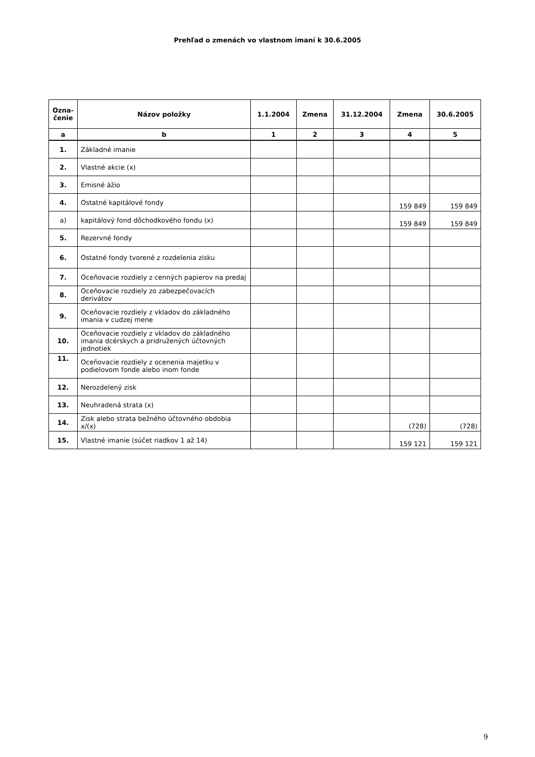Prehľad o zmenách vo vlastnom imaní k 30.6.2005
| Ozna- čenie | Názov položky | 1.1.2004 | Zmena | 31.12.2004 | Zmena | 30.6.2005 |
| --- | --- | --- | --- | --- | --- | --- |
| a | b | 1 | 2 | 3 | 4 | 5 |
| 1. | Základné imanie | | | | | |
| 2. | Vlastné akcie (x) | | | | | |
| 3. | Emisné ážio | | | | | |
| 4. | Ostatné kapitálové fondy | | | | 159 849 | 159 849 |
| a) | kapitálový fond dôchodkového fondu (x) | | | | 159 849 | 159 849 |
| 5. | Rezervné fondy | | | | | |
| 6. | Ostatné fondy tvorené z rozdelenia zisku | | | | | |
| 7. | Oceňovacie rozdiely z cenných papierov na predaj | | | | | |
| 8. | Oceňovacie rozdiely zo zabezpečovacích derivátov | | | | | |
| 9. | Oceňovacie rozdiely z vkladov do základného imania v cudzej mene | | | | | |
| 10. | Oceňovacie rozdiely z vkladov do základného imania dcérskych a pridružených účtovných jednotiek | | | | | |
| 11. | Oceňovacie rozdiely z ocenenia majetku v podielovom fonde alebo inom fonde | | | | | |
| 12. | Nerozdelený zisk | | | | | |
| 13. | Neuhradená strata (x) | | | | | |
| 14. | Zisk alebo strata bežného účtovného obdobia x/(x) | | | | (728) | (728) |
| 15. | Vlastné imanie (súčet riadkov 1 až 14) | | | | 159 121 | 159 121 |
9